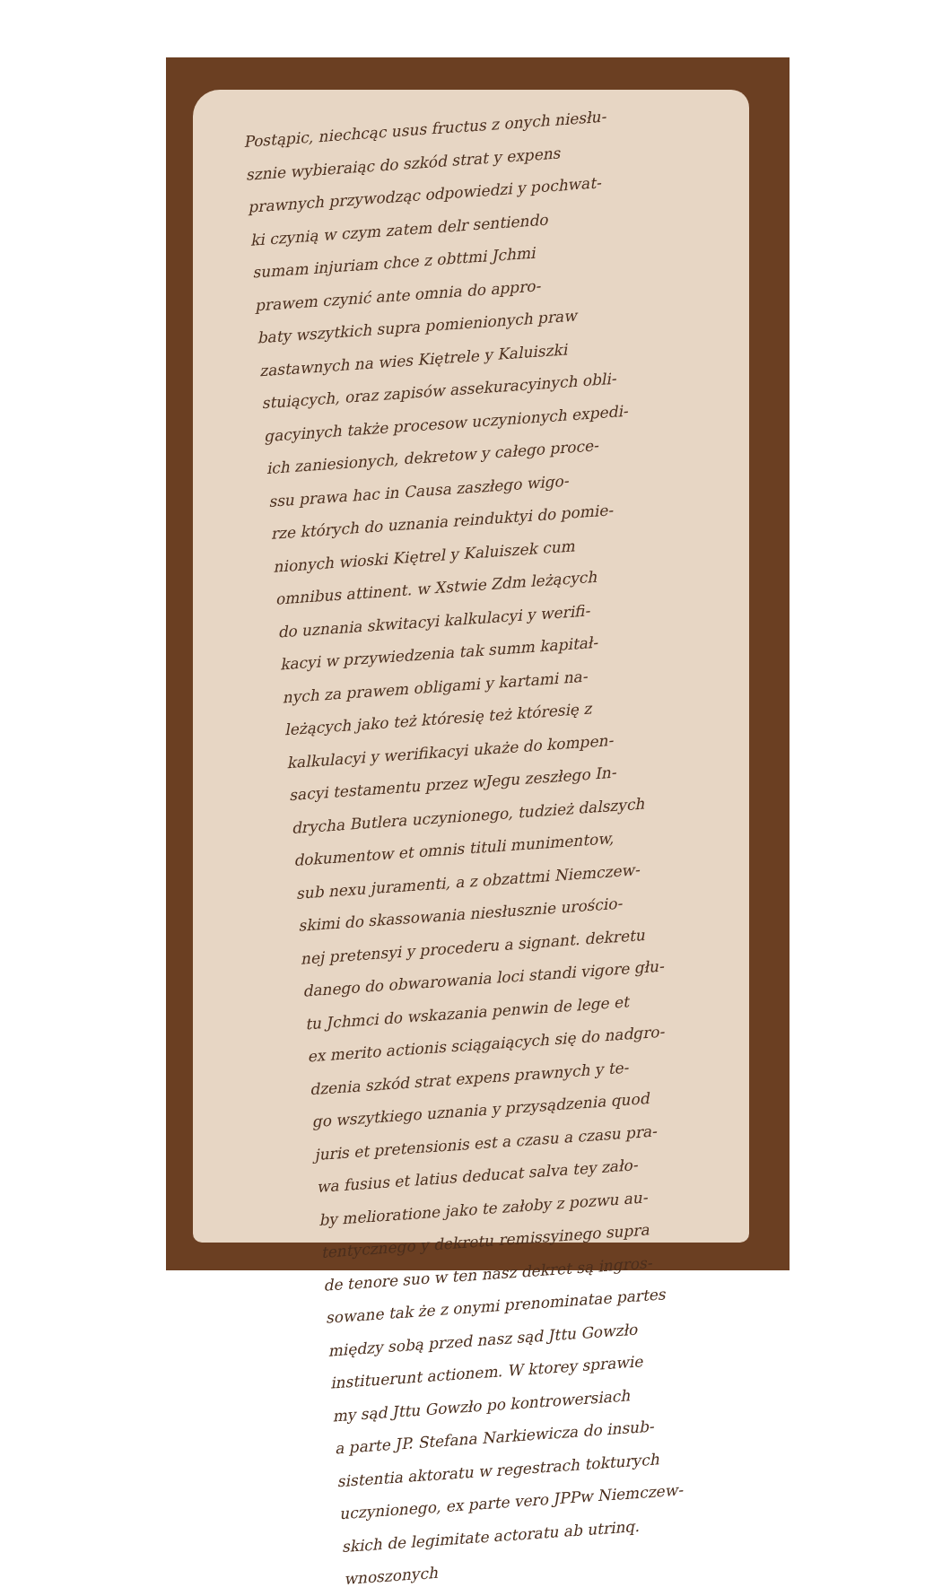Postąpic, niechcąc usus fructus z onych niesłu-
sznie wybieraiąc do szkód strat y expens
prawnych przywodząc odpowiedzi y pochwat-
ki czynią w czym zatem delr sentiendo
sumam injuriam chce z obttmi Jchmi
prawem czynić ante omnia do appro-
baty wszytkich supra pomienionych praw
zastawnych na wies Kiętrele y Kaluiszki
stuiących, oraz zapisów assekuracyinych obli-
gacyinych także procesow uczynionych expedi-
ich zaniesionych, dekretow y całego proce-
ssu prawa hac in Causa zaszłego wigo-
rze których do uznania reinduktyi do pomie-
nionych wioski Kiętrel y Kaluiszek cum
omnibus attinent. w Xstwie Zdm leżących
do uznania skwitacyi kalkulacyi y werifi-
kacyi w przywiedzenia tak summ kapitał-
nych za prawem obligami y kartami na-
leżących jako też któresię też któresię z
kalkulacyi y werifikacyi ukaże do kompen-
sacyi testamentu przez wJegu zeszłego In-
drycha Butlera uczynionego, tudzież dalszych
dokumentow et omnis tituli munimentow,
sub nexu juramenti, a z obzattmi Niemczew-
skimi do skassowania niesłusznie urościo-
nej pretensyi y procederu a signant. dekretu
danego do obwarowania loci standi vigore głu-
tu Jchmci do wskazania penwin de lege et
ex merito actionis sciągaiących się do nadgro-
dzenia szkód strat expens prawnych y te-
go wszytkiego uznania y przysądzenia quod
juris et pretensionis est a czasu a czasu pra-
wa fusius et latius deducat salva tey zało-
by melioratione jako te załoby z pozwu au-
tentycznego y dekretu remissyinego supra
de tenore suo w ten nasz dekret są ingros-
sowane tak że z onymi prenominatae partes
między sobą przed nasz sąd Jttu Gowzło
instituerunt actionem. W ktorey sprawie
my sąd Jttu Gowzło po kontrowersiach
a parte JP. Stefana Narkiewicza do insub-
sistentia aktoratu w regestrach tokturych
uczynionego, ex parte vero JPPw Niemczew-
skich de legimitate actoratu ab utrinq.
wnoszonych